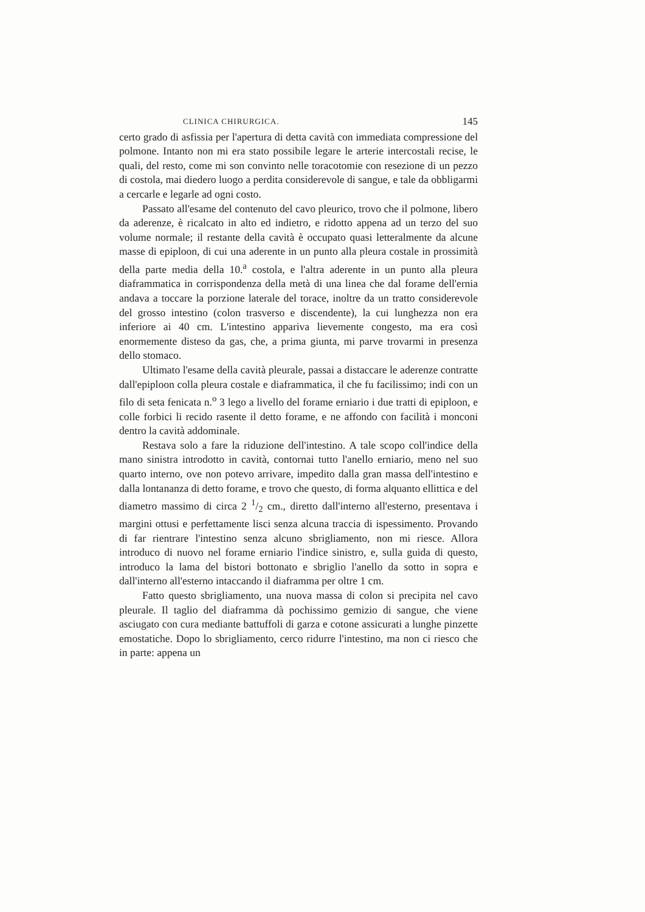CLINICA CHIRURGICA. 145
certo grado di asfissia per l'apertura di detta cavità con immediata compressione del polmone. Intanto non mi era stato possibile legare le arterie intercostali recise, le quali, del resto, come mi son convinto nelle toracotomie con resezione di un pezzo di costola, mai diedero luogo a perdita considerevole di sangue, e tale da obbligarmi a cercarle e legarle ad ogni costo.
Passato all'esame del contenuto del cavo pleurico, trovo che il polmone, libero da aderenze, è ricalcato in alto ed indietro, e ridotto appena ad un terzo del suo volume normale; il restante della cavità è occupato quasi letteralmente da alcune masse di epiploon, di cui una aderente in un punto alla pleura costale in prossimità della parte media della 10.<sup>a</sup> costola, e l'altra aderente in un punto alla pleura diaframmatica in corrispondenza della metà di una linea che dal forame dell'ernia andava a toccare la porzione laterale del torace, inoltre da un tratto considerevole del grosso intestino (colon trasverso e discendente), la cui lunghezza non era inferiore ai 40 cm. L'intestino appariva lievemente congesto, ma era così enormemente disteso da gas, che, a prima giunta, mi parve trovarmi in presenza dello stomaco.
Ultimato l'esame della cavità pleurale, passai a distaccare le aderenze contratte dall'epiploon colla pleura costale e diaframmatica, il che fu facilissimo; indi con un filo di seta fenicata n.<sup>o</sup> 3 lego a livello del forame erniario i due tratti di epiploon, e colle forbici li recido rasente il detto forame, e ne affondo con facilità i monconi dentro la cavità addominale.
Restava solo a fare la riduzione dell'intestino. A tale scopo coll'indice della mano sinistra introdotto in cavità, contornai tutto l'anello erniario, meno nel suo quarto interno, ove non potevo arrivare, impedito dalla gran massa dell'intestino e dalla lontananza di detto forame, e trovo che questo, di forma alquanto ellittica e del diametro massimo di circa 2 1/2 cm., diretto dall'interno all'esterno, presentava i margini ottusi e perfettamente lisci senza alcuna traccia di ispessimento. Provando di far rientrare l'intestino senza alcuno sbrigliamento, non mi riesce. Allora introduco di nuovo nel forame erniario l'indice sinistro, e, sulla guida di questo, introduco la lama del bistori bottonato e sbriglio l'anello da sotto in sopra e dall'interno all'esterno intaccando il diaframma per oltre 1 cm.
Fatto questo sbrigliamento, una nuova massa di colon si precipita nel cavo pleurale. Il taglio del diaframma dà pochissimo gemizio di sangue, che viene asciugato con cura mediante battuffoli di garza e cotone assicurati a lunghe pinzette emostatiche. Dopo lo sbrigliamento, cerco ridurre l'intestino, ma non ci riesco che in parte: appena un